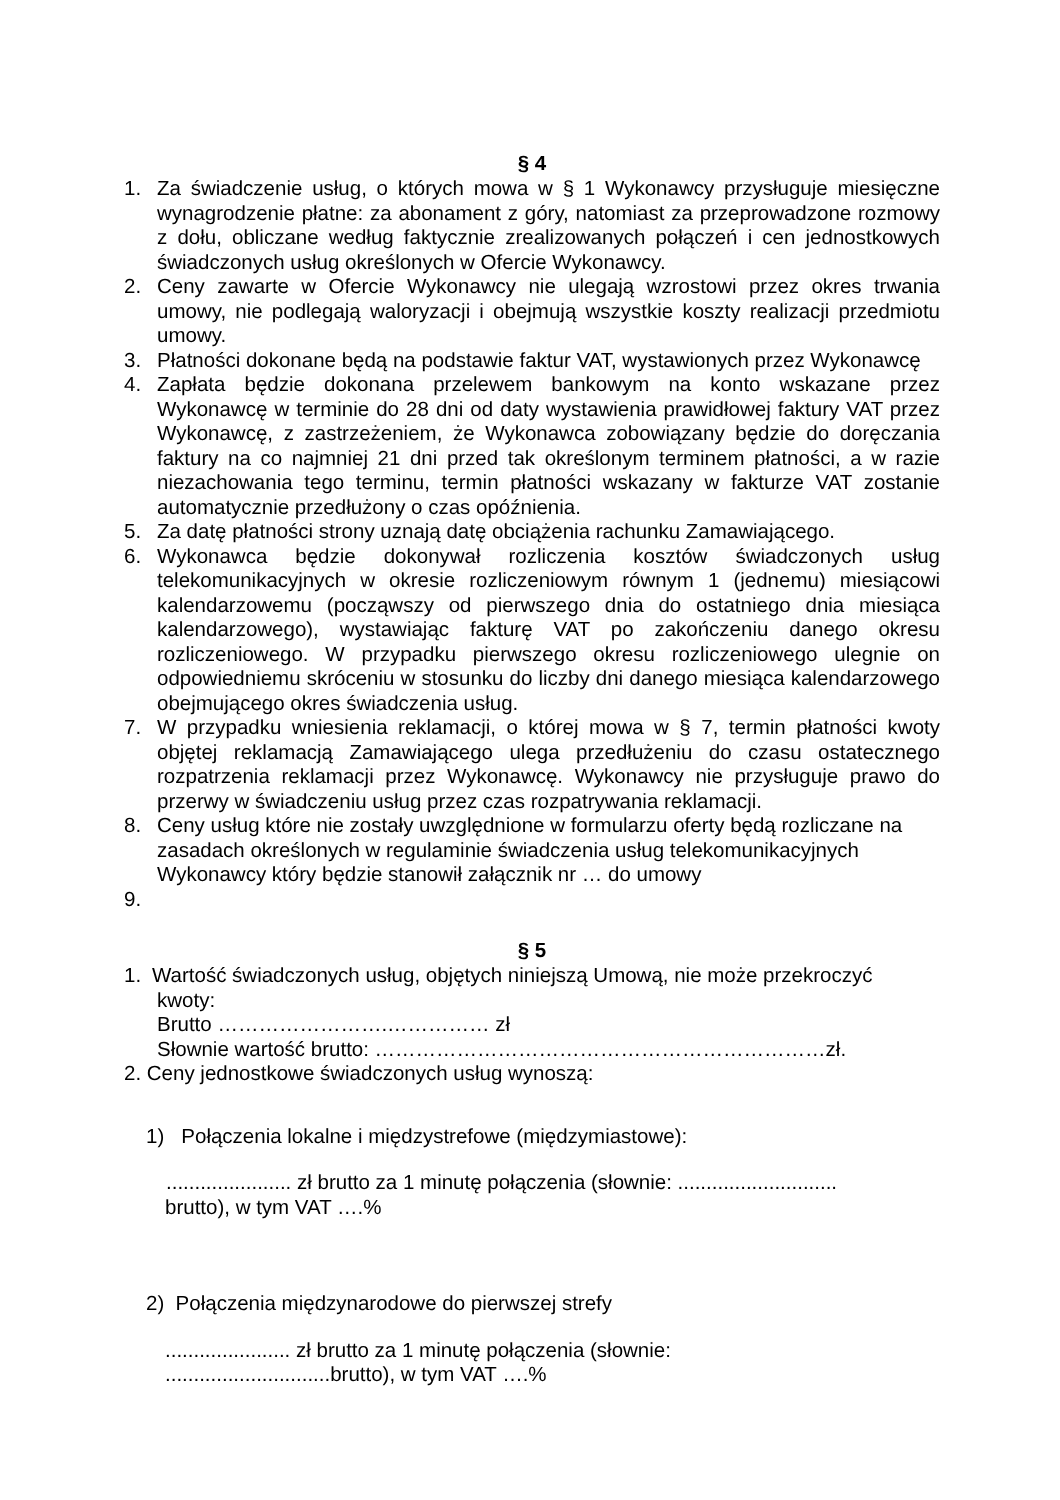§ 4
1. Za świadczenie usług, o których mowa w § 1 Wykonawcy przysługuje miesięczne wynagrodzenie płatne: za abonament z góry, natomiast za przeprowadzone rozmowy z dołu, obliczane według faktycznie zrealizowanych połączeń i cen jednostkowych świadczonych usług określonych w Ofercie Wykonawcy.
2. Ceny zawarte w Ofercie Wykonawcy nie ulegają wzrostowi przez okres trwania umowy, nie podlegają waloryzacji i obejmują wszystkie koszty realizacji przedmiotu umowy.
3. Płatności dokonane będą na podstawie faktur VAT, wystawionych przez Wykonawcę
4. Zapłata będzie dokonana przelewem bankowym na konto wskazane przez Wykonawcę w terminie do 28 dni od daty wystawienia prawidłowej faktury VAT przez Wykonawcę, z zastrzeżeniem, że Wykonawca zobowiązany będzie do doręczania faktury na co najmniej 21 dni przed tak określonym terminem płatności, a w razie niezachowania tego terminu, termin płatności wskazany w fakturze VAT zostanie automatycznie przedłużony o czas opóźnienia.
5. Za datę płatności strony uznają datę obciążenia rachunku Zamawiającego.
6. Wykonawca będzie dokonywał rozliczenia kosztów świadczonych usług telekomunikacyjnych w okresie rozliczeniowym równym 1 (jednemu) miesiącowi kalendarzowemu (począwszy od pierwszego dnia do ostatniego dnia miesiąca kalendarzowego), wystawiając fakturę VAT po zakończeniu danego okresu rozliczeniowego. W przypadku pierwszego okresu rozliczeniowego ulegnie on odpowiedniemu skróceniu w stosunku do liczby dni danego miesiąca kalendarzowego obejmującego okres świadczenia usług.
7. W przypadku wniesienia reklamacji, o której mowa w § 7, termin płatności kwoty objętej reklamacją Zamawiającego ulega przedłużeniu do czasu ostatecznego rozpatrzenia reklamacji przez Wykonawcę. Wykonawcy nie przysługuje prawo do przerwy w świadczeniu usług przez czas rozpatrywania reklamacji.
8. Ceny usług które nie zostały uwzględnione w formularzu oferty będą rozliczane na zasadach określonych w regulaminie świadczenia usług telekomunikacyjnych Wykonawcy który będzie stanowił załącznik nr … do umowy
9.
§ 5
1. Wartość świadczonych usług, objętych niniejszą Umową, nie może przekroczyć
kwoty:
Brutto …………………….…………… zł
Słownie wartość brutto: …………………………………………………………zł.
2. Ceny jednostkowe świadczonych usług wynoszą:
1) Połączenia lokalne i międzystrefowe (międzymiastowe):
...................... zł brutto za 1 minutę połączenia (słownie: ............................
brutto), w tym VAT ….%
2) Połączenia międzynarodowe do pierwszej strefy
...................... zł brutto za 1 minutę połączenia (słownie:
.............................brutto), w tym VAT ….%